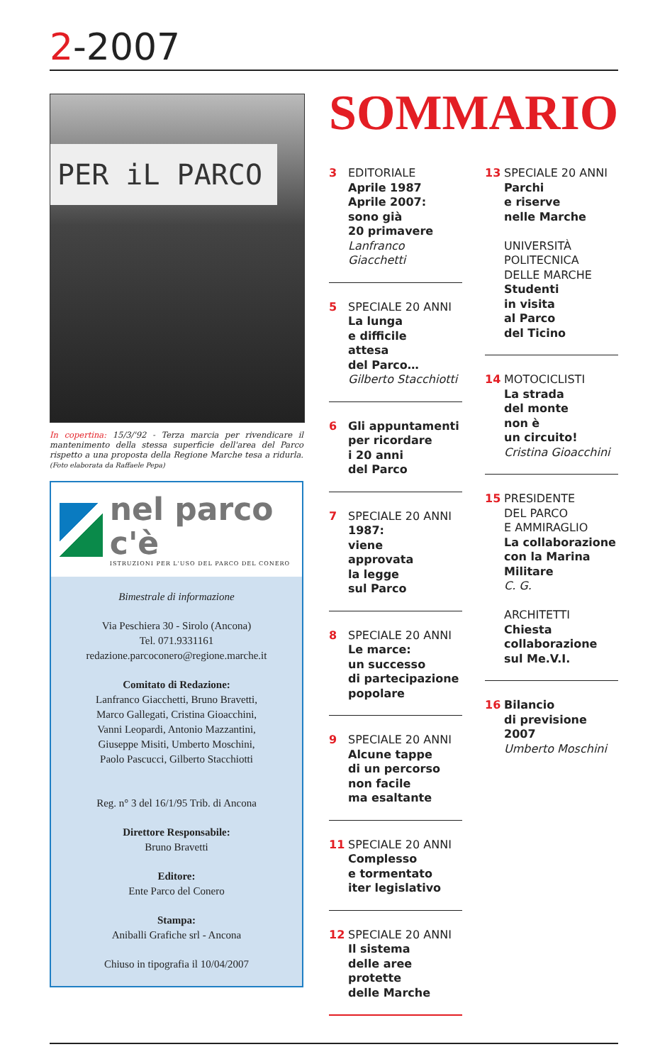2-2007
PER iL PARCO
In copertina: 15/3/'92 - Terza marcia per rivendicare il mantenimento della stessa superficie dell'area del Parco rispetto a una proposta della Regione Marche tesa a ridurla. (Foto elaborata da Raffaele Pepa)
nel parco c'è
ISTRUZIONI PER L'USO DEL PARCO DEL CONERO
Bimestrale di informazione
Via Peschiera 30 - Sirolo (Ancona)
Tel. 071.9331161
redazione.parcoconero@regione.marche.it
Comitato di Redazione:
Lanfranco Giacchetti, Bruno Bravetti,
Marco Gallegati, Cristina Gioacchini,
Vanni Leopardi, Antonio Mazzantini,
Giuseppe Misiti, Umberto Moschini,
Paolo Pascucci, Gilberto Stacchiotti
Reg. n° 3 del 16/1/95 Trib. di Ancona
Direttore Responsabile:
Bruno Bravetti
Editore:
Ente Parco del Conero
Stampa:
Aniballi Grafiche srl - Ancona
Chiuso in tipografia il 10/04/2007
SOMMARIO
3 EDITORIALE
Aprile 1987
Aprile 2007:
sono già
20 primavere
Lanfranco Giacchetti
5 SPECIALE 20 ANNI
La lunga
e difficile
attesa
del Parco…
Gilberto Stacchiotti
6 Gli appuntamenti
per ricordare
i 20 anni
del Parco
7 SPECIALE 20 ANNI
1987:
viene
approvata
la legge
sul Parco
8 SPECIALE 20 ANNI
Le marce:
un successo
di partecipazione
popolare
9 SPECIALE 20 ANNI
Alcune tappe
di un percorso
non facile
ma esaltante
11 SPECIALE 20 ANNI
Complesso
e tormentato
iter legislativo
12 SPECIALE 20 ANNI
Il sistema
delle aree
protette
delle Marche
13 SPECIALE 20 ANNI
Parchi
e riserve
nelle Marche
UNIVERSITÀ
POLITECNICA
DELLE MARCHE
Studenti
in visita
al Parco
del Ticino
14 MOTOCICLISTI
La strada
del monte
non è
un circuito!
Cristina Gioacchini
15 PRESIDENTE
DEL PARCO
E AMMIRAGLIO
La collaborazione
con la Marina
Militare
C. G.
ARCHITETTI
Chiesta
collaborazione
sul Me.V.I.
16 Bilancio
di previsione
2007
Umberto Moschini